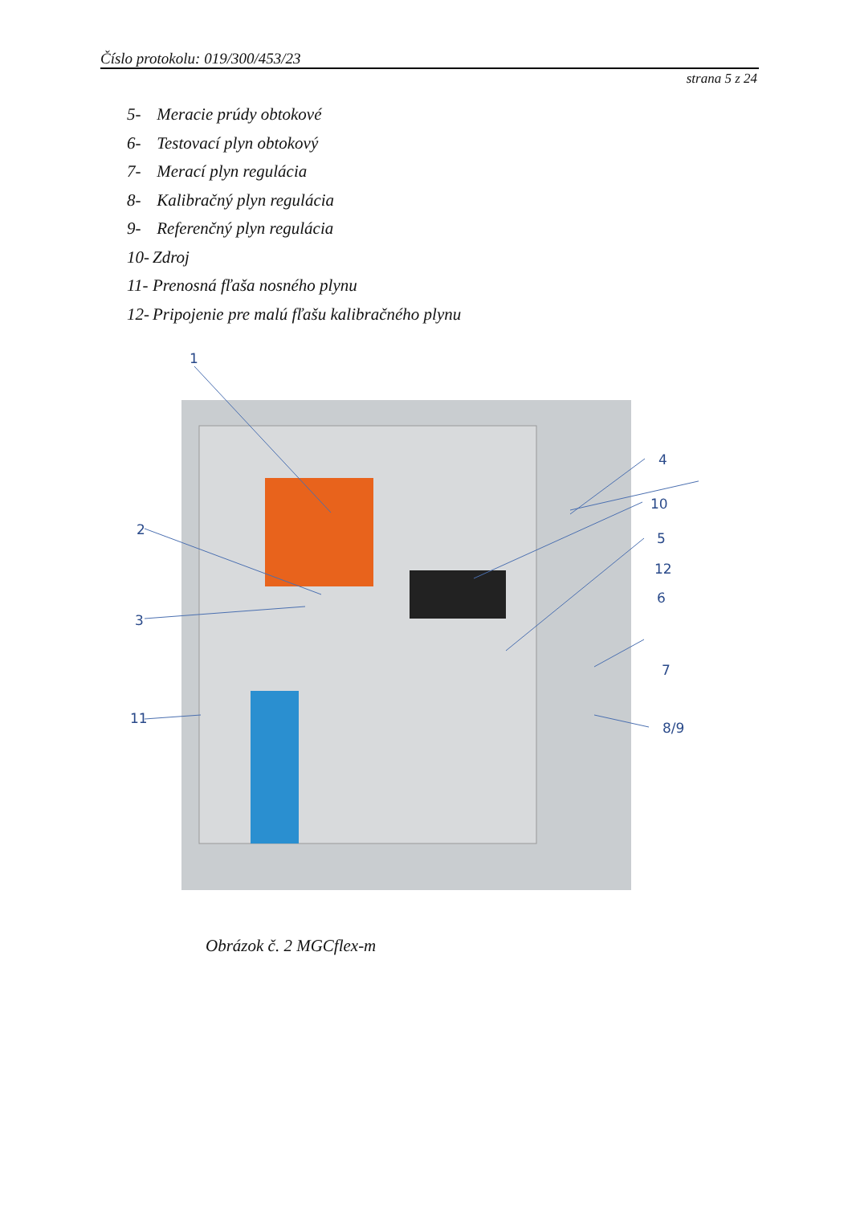Číslo protokolu: 019/300/453/23
strana 5 z 24
5- Meracie prúdy obtokové
6- Testovací plyn obtokový
7- Merací plyn regulácia
8- Kalibračný plyn regulácia
9- Referenčný plyn regulácia
10- Zdroj
11- Prenosná fľaša nosného plynu
12- Pripojenie pre malú fľašu kalibračného plynu
1
2
3
4
10
5
12
6
7
11
8/9
Obrázok č. 2 MGCflex-m